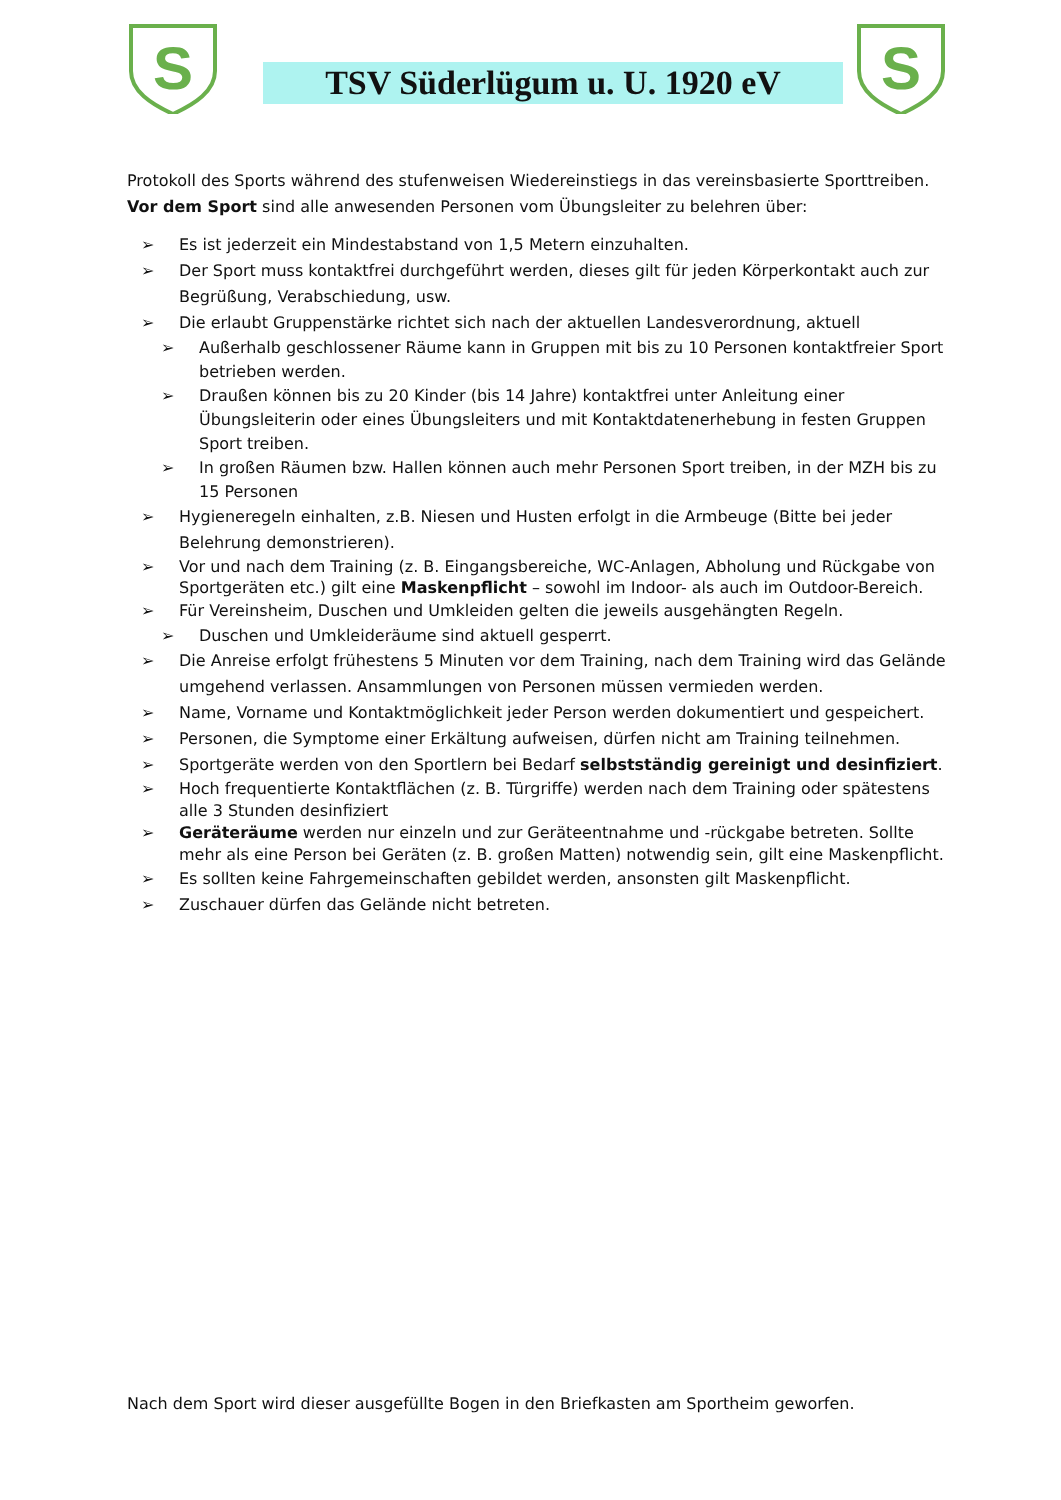S
TSV Süderlügum u. U. 1920 eV
S
Protokoll des Sports während des stufenweisen Wiedereinstiegs in das vereinsbasierte Sporttreiben.
Vor dem Sport sind alle anwesenden Personen vom Übungsleiter zu belehren über:
Es ist jederzeit ein Mindestabstand von 1,5 Metern einzuhalten.
Der Sport muss kontaktfrei durchgeführt werden, dieses gilt für jeden Körperkontakt auch zur Begrüßung, Verabschiedung, usw.
Die erlaubt Gruppenstärke richtet sich nach der aktuellen Landesverordnung, aktuell
Außerhalb geschlossener Räume kann in Gruppen mit bis zu 10 Personen kontaktfreier Sport betrieben werden.
Draußen können bis zu 20 Kinder (bis 14 Jahre) kontaktfrei unter Anleitung einer Übungsleiterin oder eines Übungsleiters und mit Kontaktdatenerhebung in festen Gruppen Sport treiben.
In großen Räumen bzw. Hallen können auch mehr Personen Sport treiben, in der MZH bis zu 15 Personen
Hygieneregeln einhalten, z.B. Niesen und Husten erfolgt in die Armbeuge (Bitte bei jeder Belehrung demonstrieren).
Vor und nach dem Training (z. B. Eingangsbereiche, WC-Anlagen, Abholung und Rückgabe von Sportgeräten etc.) gilt eine Maskenpflicht – sowohl im Indoor- als auch im Outdoor-Bereich.
Für Vereinsheim, Duschen und Umkleiden gelten die jeweils ausgehängten Regeln.
Duschen und Umkleideräume sind aktuell gesperrt.
Die Anreise erfolgt frühestens 5 Minuten vor dem Training, nach dem Training wird das Gelände umgehend verlassen. Ansammlungen von Personen müssen vermieden werden.
Name, Vorname und Kontaktmöglichkeit jeder Person werden dokumentiert und gespeichert.
Personen, die Symptome einer Erkältung aufweisen, dürfen nicht am Training teilnehmen.
Sportgeräte werden von den Sportlern bei Bedarf selbstständig gereinigt und desinfiziert.
Hoch frequentierte Kontaktflächen (z. B. Türgriffe) werden nach dem Training oder spätestens alle 3 Stunden desinfiziert
Geräteräume werden nur einzeln und zur Geräteentnahme und -rückgabe betreten. Sollte mehr als eine Person bei Geräten (z. B. großen Matten) notwendig sein, gilt eine Maskenpflicht.
Es sollten keine Fahrgemeinschaften gebildet werden, ansonsten gilt Maskenpflicht.
Zuschauer dürfen das Gelände nicht betreten.
Nach dem Sport wird dieser ausgefüllte Bogen in den Briefkasten am Sportheim geworfen.